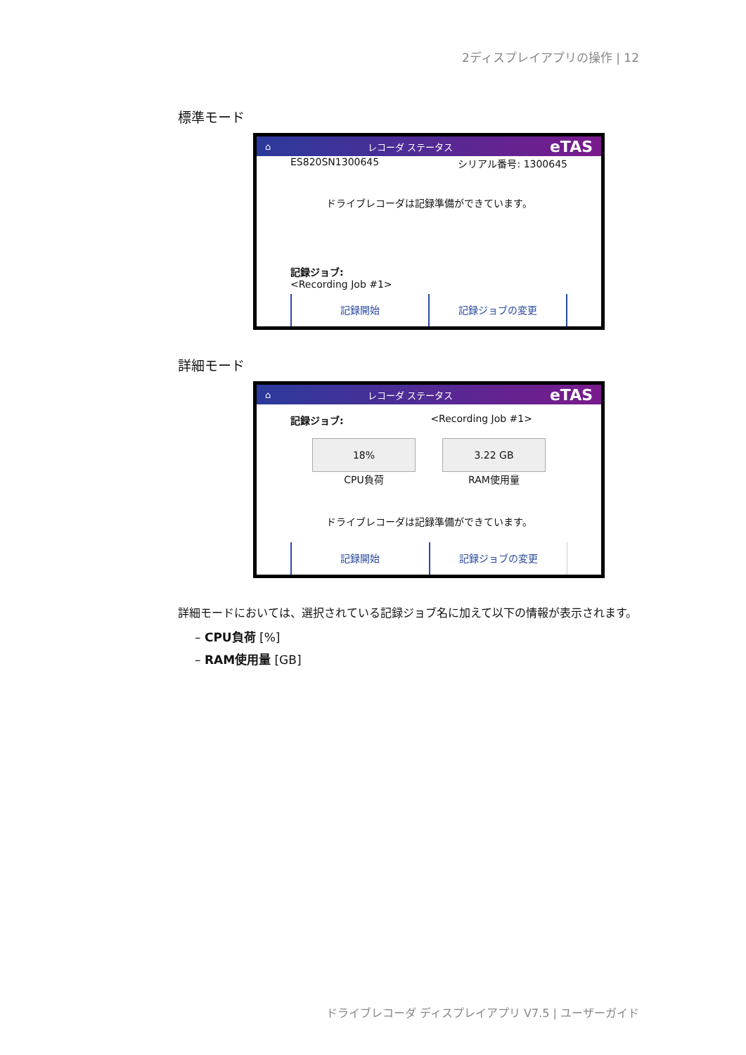2ディスプレイアプリの操作 | 12
標準モード
⌂ レコーダ ステータス eTAS
ES820SN1300645 シリアル番号: 1300645
ドライブレコーダは記録準備ができています。
記録ジョブ:
<Recording Job #1>
記録開始 記録ジョブの変更
詳細モード
⌂ レコーダ ステータス eTAS
記録ジョブ: <Recording Job #1>
18%
CPU負荷
3.22 GB
RAM使用量
ドライブレコーダは記録準備ができています。
記録開始 記録ジョブの変更
詳細モードにおいては、選択されている記録ジョブ名に加えて以下の情報が表示されます。
– CPU負荷 [%]
– RAM使用量 [GB]
ドライブレコーダ ディスプレイアプリ V7.5 | ユーザーガイド